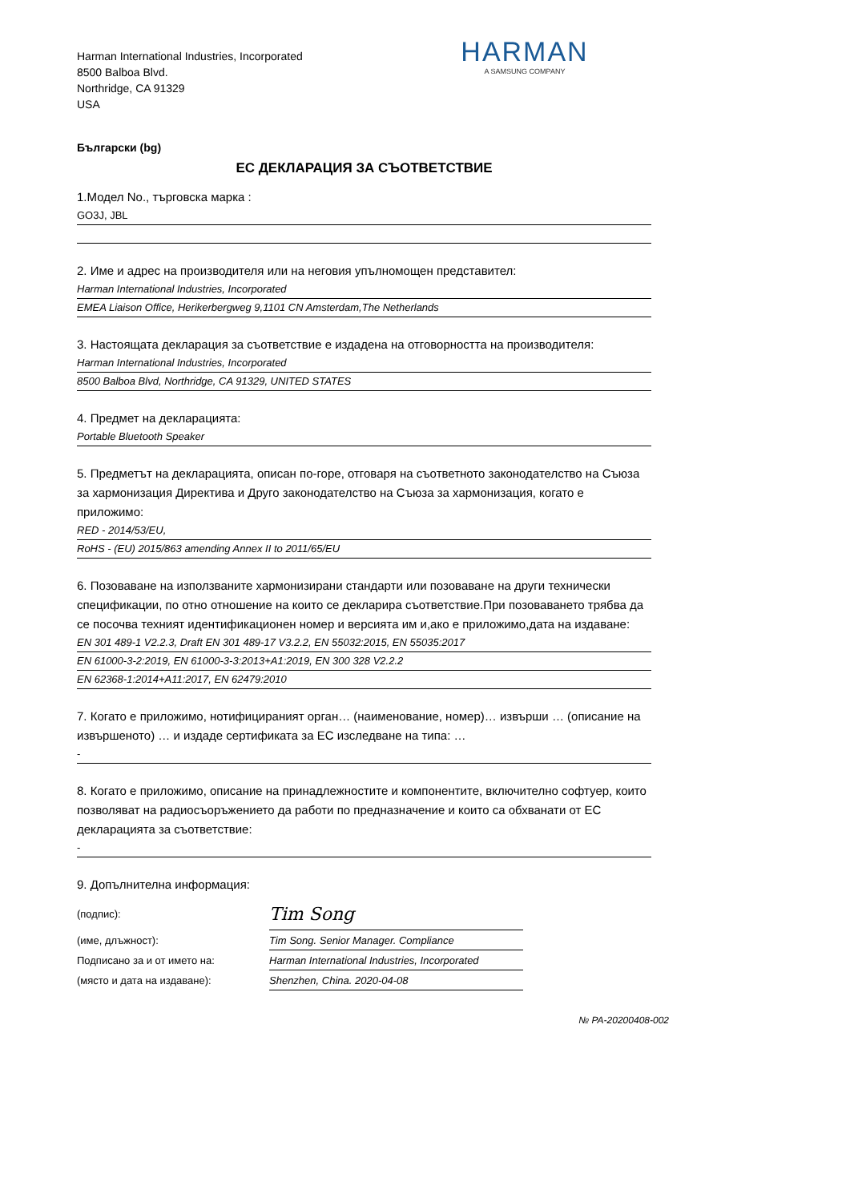Harman International Industries, Incorporated
8500 Balboa Blvd.
Northridge, CA 91329
USA
HARMAN
A SAMSUNG COMPANY
Български (bg)
ЕС ДЕКЛАРАЦИЯ ЗА СЪОТВЕТСТВИЕ
1.Модел No., търговска марка :
GO3J, JBL
2. Име и адрес на производителя или на неговия упълномощен представител:
Harman International Industries, Incorporated
EMEA Liaison Office, Herikerbergweg 9,1101 CN Amsterdam,The Netherlands
3. Настоящата декларация за съответствие е издадена на отговорността на производителя:
Harman International Industries, Incorporated
8500 Balboa Blvd, Northridge, CA 91329, UNITED STATES
4. Предмет на декларацията:
Portable Bluetooth Speaker
5. Предметът на декларацията, описан по-горе, отговаря на съответното законодателство на Съюза за хармонизация Директива и Друго законодателство на Съюза за хармонизация, когато е приложимо:
RED - 2014/53/EU,
RoHS - (EU) 2015/863 amending Annex II to 2011/65/EU
6. Позоваване на използваните хармонизирани стандарти или позоваване на други технически спецификации, по отно отношение на които се декларира съответствие.При позоваването трябва да се посочва техният идентификационен номер и версията им и,ако е приложимо,дата на издаване:
EN 301 489-1 V2.2.3, Draft EN 301 489-17 V3.2.2, EN 55032:2015, EN 55035:2017
EN 61000-3-2:2019, EN 61000-3-3:2013+A1:2019, EN 300 328 V2.2.2
EN 62368-1:2014+A11:2017, EN 62479:2010
7. Когато е приложимо, нотифицираният орган… (наименование, номер)… извърши … (описание на извършеното) … и издаде сертификата за ЕС изследване на типа: …
-
8. Когато е приложимо, описание на принадлежностите и компонентите, включително софтуер, които позволяват на радиосъоръжението да работи по предназначение и които са обхванати от ЕС декларацията за съответствие:
-
9. Допълнителна информация:
| (подпис): | Tim Song |
| (име, длъжност): | Tim Song. Senior Manager. Compliance |
| Подписано за и от името на: | Harman International Industries, Incorporated |
| (място и дата на издаване): | Shenzhen, China. 2020-04-08 |
№ PA-20200408-002